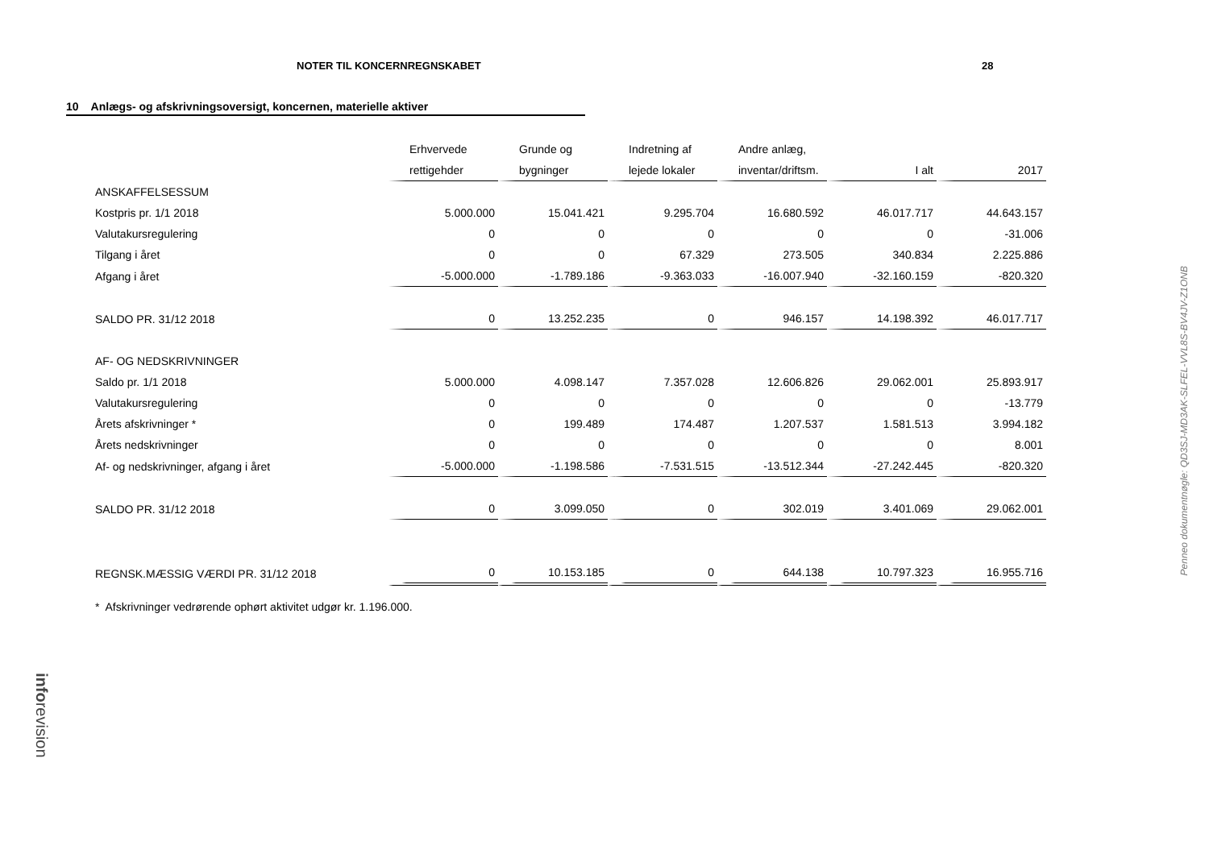NOTER TIL KONCERNREGNSKABET 28
10 Anlægs- og afskrivningsoversigt, koncernen, materielle aktiver
| | Erhvervede | Grunde og | Indretning af | Andre anlæg, | | |
| | rettigehder | bygninger | lejede lokaler | inventar/driftsm. | I alt | 2017 |
| ANSKAFFELSESSUM | | | | | | |
| Kostpris pr. 1/1 2018 | 5.000.000 | 15.041.421 | 9.295.704 | 16.680.592 | 46.017.717 | 44.643.157 |
| Valutakursregulering | 0 | 0 | 0 | 0 | 0 | -31.006 |
| Tilgang i året | 0 | 0 | 67.329 | 273.505 | 340.834 | 2.225.886 |
| Afgang i året | -5.000.000 | -1.789.186 | -9.363.033 | -16.007.940 | -32.160.159 | -820.320 |
| SALDO PR. 31/12 2018 | 0 | 13.252.235 | 0 | 946.157 | 14.198.392 | 46.017.717 |
| AF- OG NEDSKRIVNINGER | | | | | | |
| Saldo pr. 1/1 2018 | 5.000.000 | 4.098.147 | 7.357.028 | 12.606.826 | 29.062.001 | 25.893.917 |
| Valutakursregulering | 0 | 0 | 0 | 0 | 0 | -13.779 |
| Årets afskrivninger * | 0 | 199.489 | 174.487 | 1.207.537 | 1.581.513 | 3.994.182 |
| Årets nedskrivninger | 0 | 0 | 0 | 0 | 0 | 8.001 |
| Af- og nedskrivninger, afgang i året | -5.000.000 | -1.198.586 | -7.531.515 | -13.512.344 | -27.242.445 | -820.320 |
| SALDO PR. 31/12 2018 | 0 | 3.099.050 | 0 | 302.019 | 3.401.069 | 29.062.001 |
| REGNSK.MÆSSIG VÆRDI PR. 31/12 2018 | 0 | 10.153.185 | 0 | 644.138 | 10.797.323 | 16.955.716 |
* Afskrivninger vedrørende ophørt aktivitet udgør kr. 1.196.000.
Penneo dokumentnøgle: QD3SJ-MD3AK-SLFEL-VVL8S-BV4JV-Z1ONB
inforevision